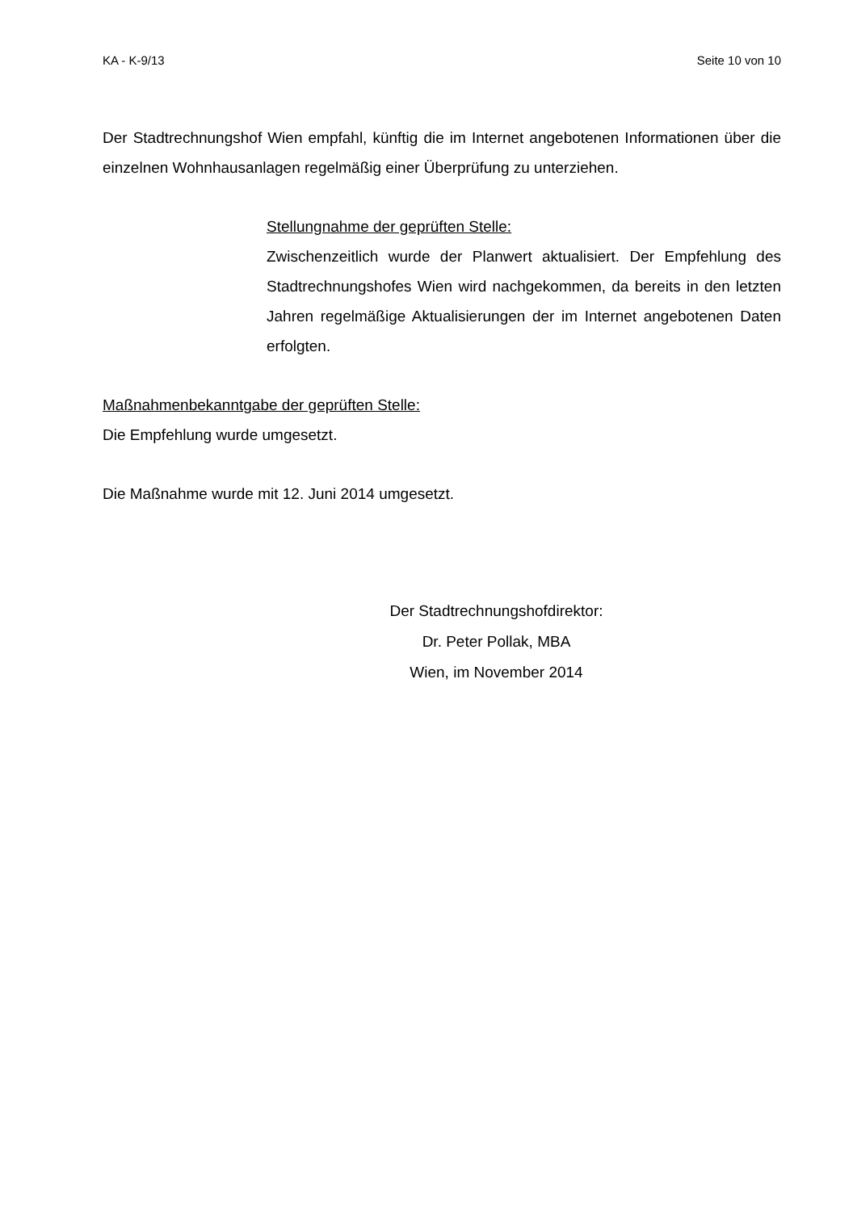KA - K-9/13 Seite 10 von 10
Der Stadtrechnungshof Wien empfahl, künftig die im Internet angebotenen Informationen über die einzelnen Wohnhausanlagen regelmäßig einer Überprüfung zu unterziehen.
Stellungnahme der geprüften Stelle:
Zwischenzeitlich wurde der Planwert aktualisiert. Der Empfehlung des Stadtrechnungshofes Wien wird nachgekommen, da bereits in den letzten Jahren regelmäßige Aktualisierungen der im Internet angebotenen Daten erfolgten.
Maßnahmenbekanntgabe der geprüften Stelle:
Die Empfehlung wurde umgesetzt.
Die Maßnahme wurde mit 12. Juni 2014 umgesetzt.
Der Stadtrechnungshofdirektor:
Dr. Peter Pollak, MBA
Wien, im November 2014